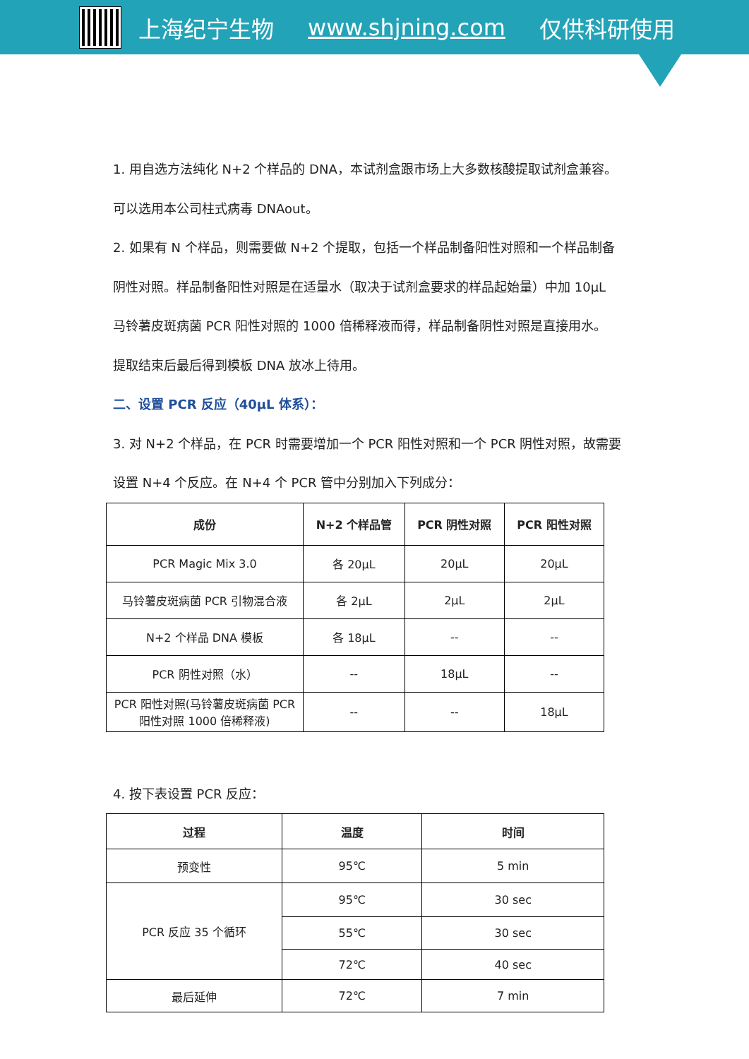上海纪宁生物 www.shjning.com 仅供科研使用
1. 用自选方法纯化 N+2 个样品的 DNA，本试剂盒跟市场上大多数核酸提取试剂盒兼容。
可以选用本公司柱式病毒 DNAout。
2. 如果有 N 个样品，则需要做 N+2 个提取，包括一个样品制备阳性对照和一个样品制备
阴性对照。样品制备阳性对照是在适量水（取决于试剂盒要求的样品起始量）中加 10μL
马铃薯皮斑病菌 PCR 阳性对照的 1000 倍稀释液而得，样品制备阴性对照是直接用水。
提取结束后最后得到模板 DNA 放冰上待用。
二、设置 PCR 反应（40μL 体系）：
3. 对 N+2 个样品，在 PCR 时需要增加一个 PCR 阳性对照和一个 PCR 阴性对照，故需要
设置 N+4 个反应。在 N+4 个 PCR 管中分别加入下列成分：
| 成份 | N+2 个样品管 | PCR 阴性对照 | PCR 阳性对照 |
| --- | --- | --- | --- |
| PCR Magic Mix 3.0 | 各 20μL | 20μL | 20μL |
| 马铃薯皮斑病菌 PCR 引物混合液 | 各 2μL | 2μL | 2μL |
| N+2 个样品 DNA 模板 | 各 18μL | -- | -- |
| PCR 阴性对照（水） | -- | 18μL | -- |
| PCR 阳性对照(马铃薯皮斑病菌 PCR 阳性对照 1000 倍稀释液) | -- | -- | 18μL |
4. 按下表设置 PCR 反应：
| 过程 | 温度 | 时间 |
| --- | --- | --- |
| 预变性 | 95℃ | 5 min |
| PCR 反应 35 个循环 | 95℃ | 30 sec |
| | 55℃ | 30 sec |
| | 72℃ | 40 sec |
| 最后延伸 | 72℃ | 7 min |